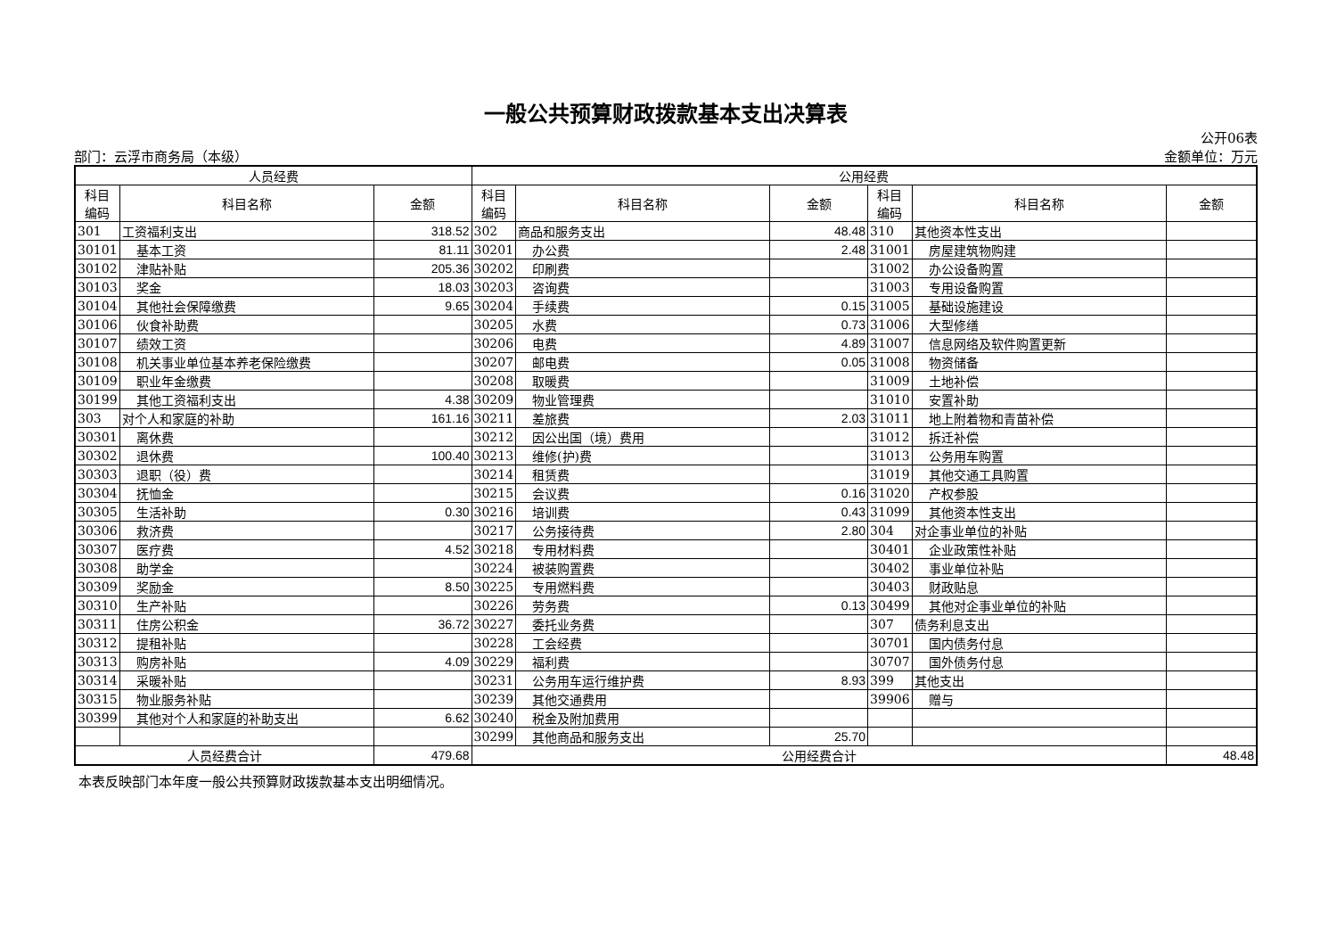一般公共预算财政拨款基本支出决算表
部门：云浮市商务局（本级） 公开06表
金额单位：万元
| 人员经费 | | | 公用经费 | | | | | |
| --- | --- | --- | --- | --- | --- | --- | --- | --- |
| 科目 编码 | 科目名称 | 金额 | 科目 编码 | 科目名称 | 金额 | 科目 编码 | 科目名称 | 金额 |
| 301 | 工资福利支出 | 318.52 | 302 | 商品和服务支出 | 48.48 | 310 | 其他资本性支出 | |
| 30101 | 基本工资 | 81.11 | 30201 | 办公费 | 2.48 | 31001 | 房屋建筑物购建 | |
| 30102 | 津贴补贴 | 205.36 | 30202 | 印刷费 | | 31002 | 办公设备购置 | |
| 30103 | 奖金 | 18.03 | 30203 | 咨询费 | | 31003 | 专用设备购置 | |
| 30104 | 其他社会保障缴费 | 9.65 | 30204 | 手续费 | 0.15 | 31005 | 基础设施建设 | |
| 30106 | 伙食补助费 | | 30205 | 水费 | 0.73 | 31006 | 大型修缮 | |
| 30107 | 绩效工资 | | 30206 | 电费 | 4.89 | 31007 | 信息网络及软件购置更新 | |
| 30108 | 机关事业单位基本养老保险缴费 | | 30207 | 邮电费 | 0.05 | 31008 | 物资储备 | |
| 30109 | 职业年金缴费 | | 30208 | 取暖费 | | 31009 | 土地补偿 | |
| 30199 | 其他工资福利支出 | 4.38 | 30209 | 物业管理费 | | 31010 | 安置补助 | |
| 303 | 对个人和家庭的补助 | 161.16 | 30211 | 差旅费 | 2.03 | 31011 | 地上附着物和青苗补偿 | |
| 30301 | 离休费 | | 30212 | 因公出国（境）费用 | | 31012 | 拆迁补偿 | |
| 30302 | 退休费 | 100.40 | 30213 | 维修(护)费 | | 31013 | 公务用车购置 | |
| 30303 | 退职（役）费 | | 30214 | 租赁费 | | 31019 | 其他交通工具购置 | |
| 30304 | 抚恤金 | | 30215 | 会议费 | 0.16 | 31020 | 产权参股 | |
| 30305 | 生活补助 | 0.30 | 30216 | 培训费 | 0.43 | 31099 | 其他资本性支出 | |
| 30306 | 救济费 | | 30217 | 公务接待费 | 2.80 | 304 | 对企事业单位的补贴 | |
| 30307 | 医疗费 | 4.52 | 30218 | 专用材料费 | | 30401 | 企业政策性补贴 | |
| 30308 | 助学金 | | 30224 | 被装购置费 | | 30402 | 事业单位补贴 | |
| 30309 | 奖励金 | 8.50 | 30225 | 专用燃料费 | | 30403 | 财政贴息 | |
| 30310 | 生产补贴 | | 30226 | 劳务费 | 0.13 | 30499 | 其他对企事业单位的补贴 | |
| 30311 | 住房公积金 | 36.72 | 30227 | 委托业务费 | | 307 | 债务利息支出 | |
| 30312 | 提租补贴 | | 30228 | 工会经费 | | 30701 | 国内债务付息 | |
| 30313 | 购房补贴 | 4.09 | 30229 | 福利费 | | 30707 | 国外债务付息 | |
| 30314 | 采暖补贴 | | 30231 | 公务用车运行维护费 | 8.93 | 399 | 其他支出 | |
| 30315 | 物业服务补贴 | | 30239 | 其他交通费用 | | 39906 | 赠与 | |
| 30399 | 其他对个人和家庭的补助支出 | 6.62 | 30240 | 税金及附加费用 | | | | |
| | | | 30299 | 其他商品和服务支出 | 25.70 | | | |
| 人员经费合计 | | 479.68 | 公用经费合计 | | | | | 48.48 |
本表反映部门本年度一般公共预算财政拨款基本支出明细情况。